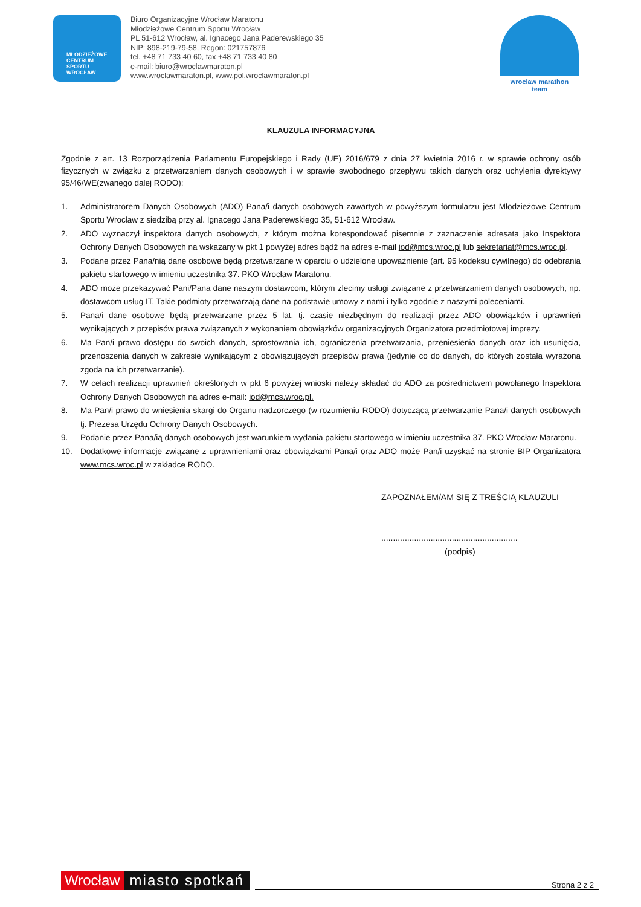MŁODZIEŻOWE
CENTRUM
SPORTU
WROCŁAW
Biuro Organizacyjne Wrocław Maratonu
Młodzieżowe Centrum Sportu Wrocław
PL 51-612 Wrocław, al. Ignacego Jana Paderewskiego 35
NIP: 898-219-79-58, Regon: 021757876
tel. +48 71 733 40 60, fax +48 71 733 40 80
e-mail: biuro@wroclawmaraton.pl
www.wroclawmaraton.pl, www.pol.wroclawmaraton.pl
wroclaw marathon
team
KLAUZULA INFORMACYJNA
Zgodnie z art. 13 Rozporządzenia Parlamentu Europejskiego i Rady (UE) 2016/679 z dnia 27 kwietnia 2016 r. w sprawie ochrony osób fizycznych w związku z przetwarzaniem danych osobowych i w sprawie swobodnego przepływu takich danych oraz uchylenia dyrektywy 95/46/WE(zwanego dalej RODO):
1. Administratorem Danych Osobowych (ADO) Pana/i danych osobowych zawartych w powyższym formularzu jest Młodzieżowe Centrum Sportu Wrocław z siedzibą przy al. Ignacego Jana Paderewskiego 35, 51-612 Wrocław.
2. ADO wyznaczył inspektora danych osobowych, z którym można korespondować pisemnie z zaznaczenie adresata jako Inspektora Ochrony Danych Osobowych na wskazany w pkt 1 powyżej adres bądź na adres e-mail iod@mcs.wroc.pl lub sekretariat@mcs.wroc.pl.
3. Podane przez Pana/nią dane osobowe będą przetwarzane w oparciu o udzielone upoważnienie (art. 95 kodeksu cywilnego) do odebrania pakietu startowego w imieniu uczestnika 37. PKO Wrocław Maratonu.
4. ADO może przekazywać Pani/Pana dane naszym dostawcom, którym zlecimy usługi związane z przetwarzaniem danych osobowych, np. dostawcom usług IT. Takie podmioty przetwarzają dane na podstawie umowy z nami i tylko zgodnie z naszymi poleceniami.
5. Pana/i dane osobowe będą przetwarzane przez 5 lat, tj. czasie niezbędnym do realizacji przez ADO obowiązków i uprawnień wynikających z przepisów prawa związanych z wykonaniem obowiązków organizacyjnych Organizatora przedmiotowej imprezy.
6. Ma Pan/i prawo dostępu do swoich danych, sprostowania ich, ograniczenia przetwarzania, przeniesienia danych oraz ich usunięcia, przenoszenia danych w zakresie wynikającym z obowiązujących przepisów prawa (jedynie co do danych, do których została wyrażona zgoda na ich przetwarzanie).
7. W celach realizacji uprawnień określonych w pkt 6 powyżej wnioski należy składać do ADO za pośrednictwem powołanego Inspektora Ochrony Danych Osobowych na adres e-mail: iod@mcs.wroc.pl.
8. Ma Pan/i prawo do wniesienia skargi do Organu nadzorczego (w rozumieniu RODO) dotyczącą przetwarzanie Pana/i danych osobowych tj. Prezesa Urzędu Ochrony Danych Osobowych.
9. Podanie przez Pana/ią danych osobowych jest warunkiem wydania pakietu startowego w imieniu uczestnika 37. PKO Wrocław Maratonu.
10. Dodatkowe informacje związane z uprawnieniami oraz obowiązkami Pana/i oraz ADO może Pan/i uzyskać na stronie BIP Organizatora www.mcs.wroc.pl w zakładce RODO.
ZAPOZNAŁEM/AM SIĘ Z TREŚCIĄ KLAUZULI
..........................................................
(podpis)
Wrocław miasto spotkań
Strona 2 z 2